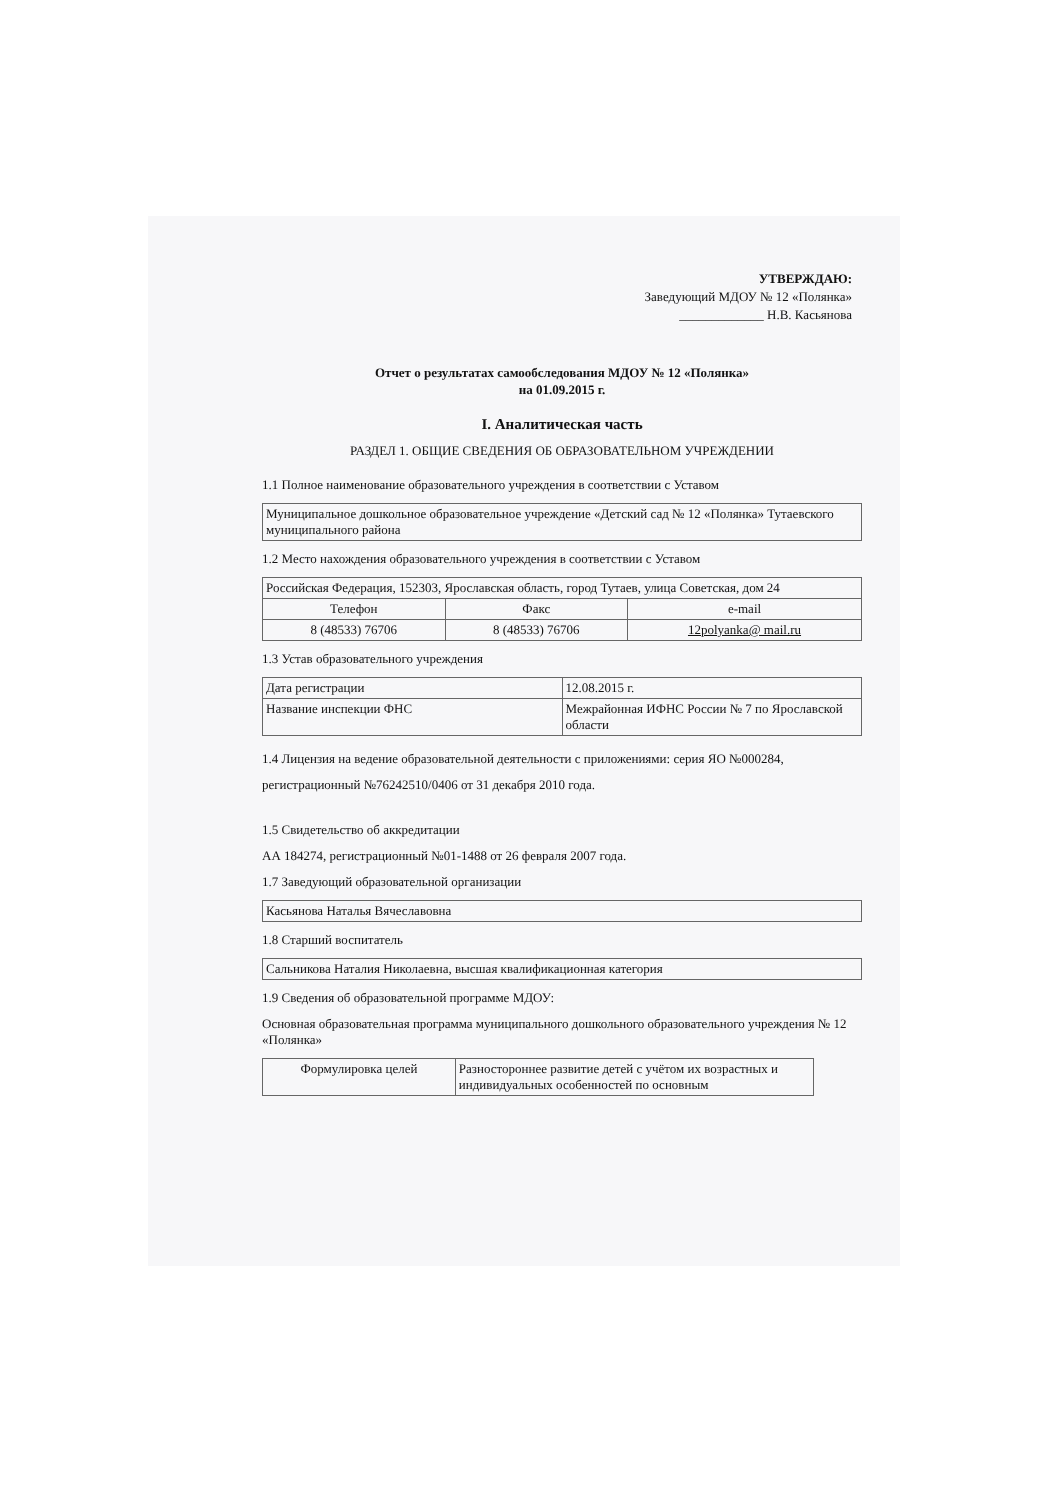УТВЕРЖДАЮ:
Заведующий МДОУ № 12 «Полянка»
_____________ Н.В. Касьянова
Отчет о результатах самообследования МДОУ № 12 «Полянка»
на 01.09.2015 г.
I. Аналитическая часть
РАЗДЕЛ 1. ОБЩИЕ СВЕДЕНИЯ ОБ ОБРАЗОВАТЕЛЬНОМ УЧРЕЖДЕНИИ
1.1 Полное наименование образовательного учреждения в соответствии с Уставом
| Муниципальное дошкольное образовательное учреждение «Детский сад № 12 «Полянка» Тутаевского муниципального района |
1.2 Место нахождения образовательного учреждения в соответствии с Уставом
| Российская Федерация, 152303, Ярославская область, город Тутаев, улица Советская, дом 24 | | |
| Телефон | Факс | e-mail |
| 8 (48533) 76706 | 8 (48533) 76706 | 12polyanka@ mail.ru |
1.3 Устав образовательного учреждения
| Дата регистрации | 12.08.2015 г. |
| Название инспекции ФНС | Межрайонная ИФНС России № 7 по Ярославской области |
1.4 Лицензия на ведение образовательной деятельности с приложениями: серия ЯО №000284, регистрационный №76242510/0406 от 31 декабря 2010 года.
1.5 Свидетельство об аккредитации
АА 184274, регистрационный №01-1488 от 26 февраля 2007 года.
1.7 Заведующий образовательной организации
| Касьянова Наталья Вячеславовна |
1.8 Старший воспитатель
| Сальникова Наталия Николаевна, высшая квалификационная категория |
1.9 Сведения об образовательной программе МДОУ:
Основная образовательная программа муниципального дошкольного образовательного учреждения № 12 «Полянка»
| Формулировка целей | Разностороннее развитие детей с учётом их возрастных и индивидуальных особенностей по основным |